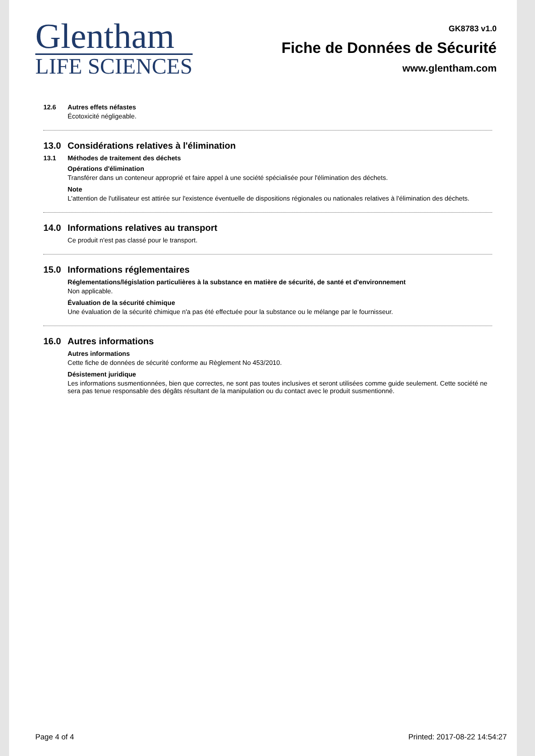Glentham
LIFE SCIENCES
GK8783 v1.0
Fiche de Données de Sécurité
www.glentham.com
12.6
Autres effets néfastes
Écotoxicité négligeable.
13.0 Considérations relatives à l'élimination
13.1
Méthodes de traitement des déchets
Opérations d'élimination
Transférer dans un conteneur approprié et faire appel à une société spécialisée pour l'élimination des déchets.
Note
L'attention de l'utilisateur est attirée sur l'existence éventuelle de dispositions régionales ou nationales relatives à l'élimination des déchets.
14.0 Informations relatives au transport
Ce produit n'est pas classé pour le transport.
15.0 Informations réglementaires
Réglementations/législation particulières à la substance en matière de sécurité, de santé et d'environnement
Non applicable.
Évaluation de la sécurité chimique
Une évaluation de la sécurité chimique n'a pas été effectuée pour la substance ou le mélange par le fournisseur.
16.0 Autres informations
Autres informations
Cette fiche de données de sécurité conforme au Règlement No 453/2010.
Désistement juridique
Les informations susmentionnées, bien que correctes, ne sont pas toutes inclusives et seront utilisées comme guide seulement. Cette société ne sera pas tenue responsable des dégâts résultant de la manipulation ou du contact avec le produit susmentionné.
Page 4 of 4 Printed: 2017-08-22 14:54:27